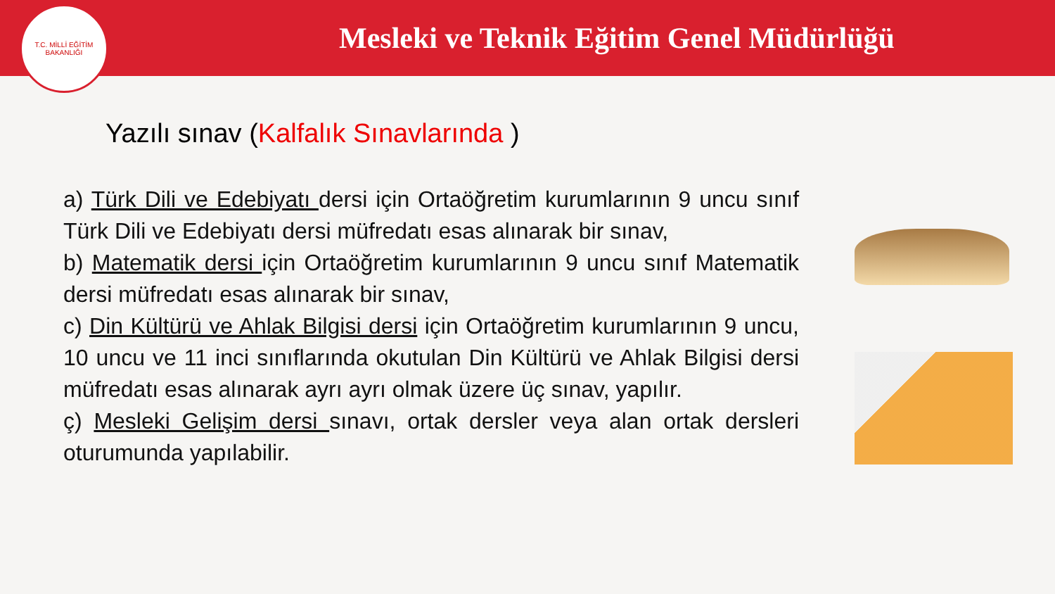T.C. MİLLİ EĞİTİM BAKANLIĞI
Mesleki ve Teknik Eğitim Genel Müdürlüğü
Yazılı sınav (Kalfalık Sınavlarında )
a) Türk Dili ve Edebiyatı dersi için Ortaöğretim kurumlarının 9 uncu sınıf Türk Dili ve Edebiyatı dersi müfredatı esas alınarak bir sınav,
b) Matematik dersi için Ortaöğretim kurumlarının 9 uncu sınıf Matematik dersi müfredatı esas alınarak bir sınav,
c) Din Kültürü ve Ahlak Bilgisi dersi için Ortaöğretim kurumlarının 9 uncu, 10 uncu ve 11 inci sınıflarında okutulan Din Kültürü ve Ahlak Bilgisi dersi müfredatı esas alınarak ayrı ayrı olmak üzere üç sınav, yapılır.
ç) Mesleki Gelişim dersi sınavı, ortak dersler veya alan ortak dersleri oturumunda yapılabilir.